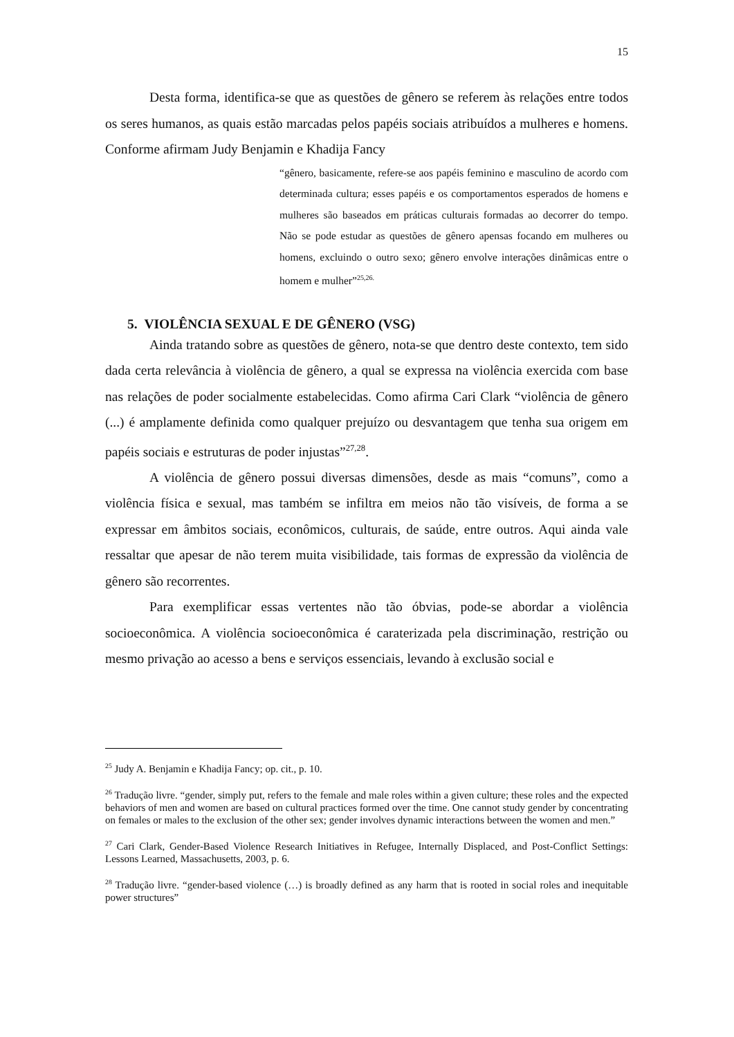15
Desta forma, identifica-se que as questões de gênero se referem às relações entre todos os seres humanos, as quais estão marcadas pelos papéis sociais atribuídos a mulheres e homens. Conforme afirmam Judy Benjamin e Khadija Fancy
“gênero, basicamente, refere-se aos papéis feminino e masculino de acordo com determinada cultura; esses papéis e os comportamentos esperados de homens e mulheres são baseados em práticas culturais formadas ao decorrer do tempo. Não se pode estudar as questões de gênero apensas focando em mulheres ou homens, excluindo o outro sexo; gênero envolve interações dinâmicas entre o homem e mulher”<sup>25,26.</sup>
5. VIOLÊNCIA SEXUAL E DE GÊNERO (VSG)
Ainda tratando sobre as questões de gênero, nota-se que dentro deste contexto, tem sido dada certa relevância à violência de gênero, a qual se expressa na violência exercida com base nas relações de poder socialmente estabelecidas. Como afirma Cari Clark “violência de gênero (...) é amplamente definida como qualquer prejuízo ou desvantagem que tenha sua origem em papéis sociais e estruturas de poder injustas”<sup>27,28</sup>.
A violência de gênero possui diversas dimensões, desde as mais “comuns”, como a violência física e sexual, mas também se infiltra em meios não tão visíveis, de forma a se expressar em âmbitos sociais, econômicos, culturais, de saúde, entre outros. Aqui ainda vale ressaltar que apesar de não terem muita visibilidade, tais formas de expressão da violência de gênero são recorrentes.
Para exemplificar essas vertentes não tão óbvias, pode-se abordar a violência socioeconômica. A violência socioeconômica é caraterizada pela discriminação, restrição ou mesmo privação ao acesso a bens e serviços essenciais, levando à exclusão social e
<sup>25</sup> Judy A. Benjamin e Khadija Fancy; op. cit., p. 10.
<sup>26</sup> Tradução livre. “gender, simply put, refers to the female and male roles within a given culture; these roles and the expected behaviors of men and women are based on cultural practices formed over the time. One cannot study gender by concentrating on females or males to the exclusion of the other sex; gender involves dynamic interactions between the women and men.”
<sup>27</sup> Cari Clark, Gender-Based Violence Research Initiatives in Refugee, Internally Displaced, and Post-Conflict Settings: Lessons Learned, Massachusetts, 2003, p. 6.
<sup>28</sup> Tradução livre. “gender-based violence (…) is broadly defined as any harm that is rooted in social roles and inequitable power structures”